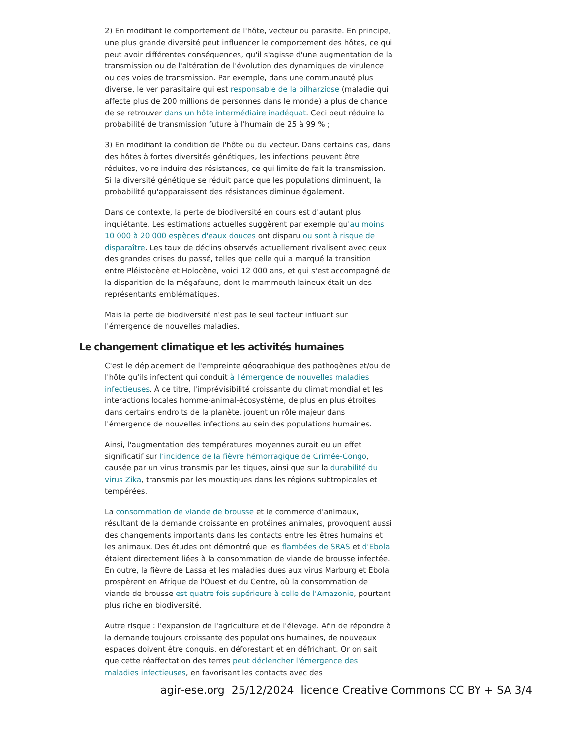2) En modifiant le comportement de l'hôte, vecteur ou parasite. En principe, une plus grande diversité peut influencer le comportement des hôtes, ce qui peut avoir différentes conséquences, qu'il s'agisse d'une augmentation de la transmission ou de l'altération de l'évolution des dynamiques de virulence ou des voies de transmission. Par exemple, dans une communauté plus diverse, le ver parasitaire qui est responsable de la bilharziose (maladie qui affecte plus de 200 millions de personnes dans le monde) a plus de chance de se retrouver dans un hôte intermédiaire inadéquat. Ceci peut réduire la probabilité de transmission future à l'humain de 25 à 99 % ;
3) En modifiant la condition de l'hôte ou du vecteur. Dans certains cas, dans des hôtes à fortes diversités génétiques, les infections peuvent être réduites, voire induire des résistances, ce qui limite de fait la transmission. Si la diversité génétique se réduit parce que les populations diminuent, la probabilité qu'apparaissent des résistances diminue également.
Dans ce contexte, la perte de biodiversité en cours est d'autant plus inquiétante. Les estimations actuelles suggèrent par exemple qu'au moins 10 000 à 20 000 espèces d'eaux douces ont disparu ou sont à risque de disparaître. Les taux de déclins observés actuellement rivalisent avec ceux des grandes crises du passé, telles que celle qui a marqué la transition entre Pléistocène et Holocène, voici 12 000 ans, et qui s'est accompagné de la disparition de la mégafaune, dont le mammouth laineux était un des représentants emblématiques.
Mais la perte de biodiversité n'est pas le seul facteur influant sur l'émergence de nouvelles maladies.
Le changement climatique et les activités humaines
C'est le déplacement de l'empreinte géographique des pathogènes et/ou de l'hôte qu'ils infectent qui conduit à l'émergence de nouvelles maladies infectieuses. À ce titre, l'imprévisibilité croissante du climat mondial et les interactions locales homme-animal-écosystème, de plus en plus étroites dans certains endroits de la planète, jouent un rôle majeur dans l'émergence de nouvelles infections au sein des populations humaines.
Ainsi, l'augmentation des températures moyennes aurait eu un effet significatif sur l'incidence de la fièvre hémorragique de Crimée-Congo, causée par un virus transmis par les tiques, ainsi que sur la durabilité du virus Zika, transmis par les moustiques dans les régions subtropicales et tempérées.
La consommation de viande de brousse et le commerce d'animaux, résultant de la demande croissante en protéines animales, provoquent aussi des changements importants dans les contacts entre les êtres humains et les animaux. Des études ont démontré que les flambées de SRAS et d'Ebola étaient directement liées à la consommation de viande de brousse infectée. En outre, la fièvre de Lassa et les maladies dues aux virus Marburg et Ebola prospèrent en Afrique de l'Ouest et du Centre, où la consommation de viande de brousse est quatre fois supérieure à celle de l'Amazonie, pourtant plus riche en biodiversité.
Autre risque : l'expansion de l'agriculture et de l'élevage. Afin de répondre à la demande toujours croissante des populations humaines, de nouveaux espaces doivent être conquis, en déforestant et en défrichant. Or on sait que cette réaffectation des terres peut déclencher l'émergence des maladies infectieuses, en favorisant les contacts avec des
agir-ese.org 25/12/2024 licence Creative Commons CC BY + SA 3/4